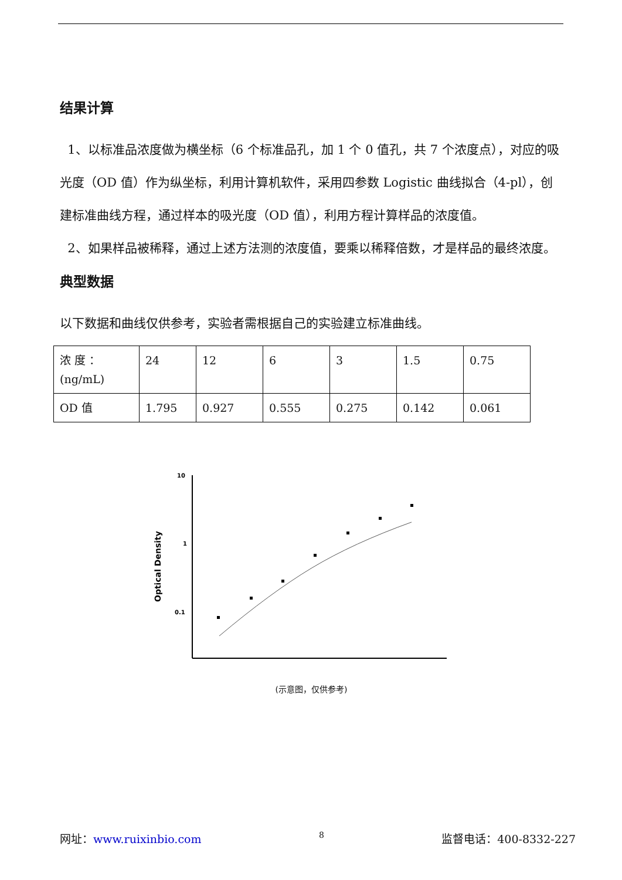结果计算
1、以标准品浓度做为横坐标（6 个标准品孔，加 1 个 0 值孔，共 7 个浓度点），对应的吸光度（OD 值）作为纵坐标，利用计算机软件，采用四参数 Logistic 曲线拟合（4-pl），创建标准曲线方程，通过样本的吸光度（OD 值），利用方程计算样品的浓度值。
2、如果样品被稀释，通过上述方法测的浓度值，要乘以稀释倍数，才是样品的最终浓度。
典型数据
以下数据和曲线仅供参考，实验者需根据自己的实验建立标准曲线。
| 浓 度 ：(ng/mL) | 24 | 12 | 6 | 3 | 1.5 | 0.75 |
| OD 值 | 1.795 | 0.927 | 0.555 | 0.275 | 0.142 | 0.061 |
10
1
0.1
Optical Density
(示意图，仅供参考)
网址：www.ruixinbio.com 8 监督电话：400-8332-227